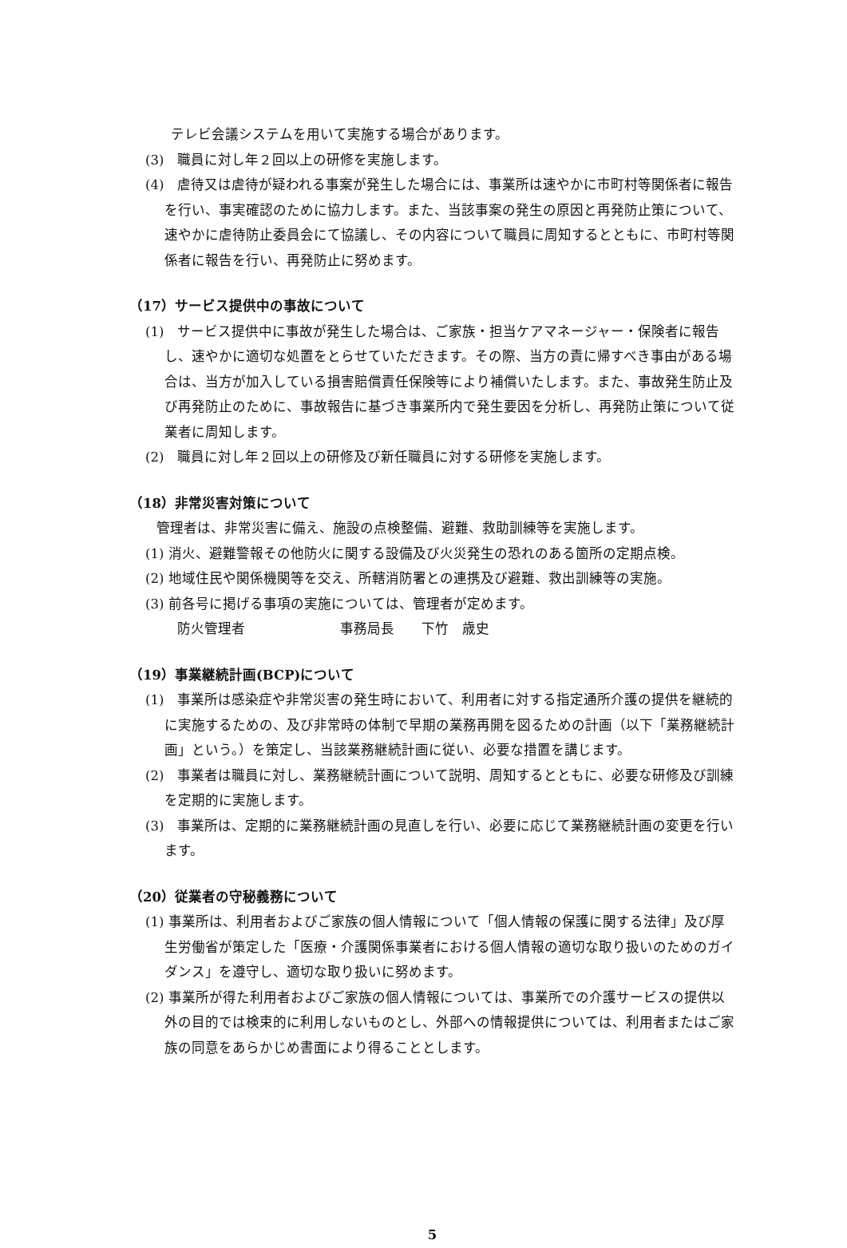テレビ会議システムを用いて実施する場合があります。
(3)　職員に対し年２回以上の研修を実施します。
(4)　虐待又は虐待が疑われる事案が発生した場合には、事業所は速やかに市町村等関係者に報告を行い、事実確認のために協力します。また、当該事案の発生の原因と再発防止策について、速やかに虐待防止委員会にて協議し、その内容について職員に周知するとともに、市町村等関係者に報告を行い、再発防止に努めます。
（17）サービス提供中の事故について
(1)　サービス提供中に事故が発生した場合は、ご家族・担当ケアマネージャー・保険者に報告し、速やかに適切な処置をとらせていただきます。その際、当方の責に帰すべき事由がある場合は、当方が加入している損害賠償責任保険等により補償いたします。また、事故発生防止及び再発防止のために、事故報告に基づき事業所内で発生要因を分析し、再発防止策について従業者に周知します。
(2)　職員に対し年２回以上の研修及び新任職員に対する研修を実施します。
（18）非常災害対策について
管理者は、非常災害に備え、施設の点検整備、避難、救助訓練等を実施します。
(1) 消火、避難警報その他防火に関する設備及び火災発生の恐れのある箇所の定期点検。
(2) 地域住民や関係機関等を交え、所轄消防署との連携及び避難、救出訓練等の実施。
(3) 前各号に掲げる事項の実施については、管理者が定めます。
防火管理者　　　　　　　事務局長　　下竹　歳史
（19）事業継続計画(BCP)について
(1)　事業所は感染症や非常災害の発生時において、利用者に対する指定通所介護の提供を継続的に実施するための、及び非常時の体制で早期の業務再開を図るための計画（以下「業務継続計画」という。）を策定し、当該業務継続計画に従い、必要な措置を講じます。
(2)　事業者は職員に対し、業務継続計画について説明、周知するとともに、必要な研修及び訓練を定期的に実施します。
(3)　事業所は、定期的に業務継続計画の見直しを行い、必要に応じて業務継続計画の変更を行います。
（20）従業者の守秘義務について
(1) 事業所は、利用者およびご家族の個人情報について「個人情報の保護に関する法律」及び厚生労働省が策定した「医療・介護関係事業者における個人情報の適切な取り扱いのためのガイダンス」を遵守し、適切な取り扱いに努めます。
(2) 事業所が得た利用者およびご家族の個人情報については、事業所での介護サービスの提供以外の目的では検束的に利用しないものとし、外部への情報提供については、利用者またはご家族の同意をあらかじめ書面により得ることとします。
5